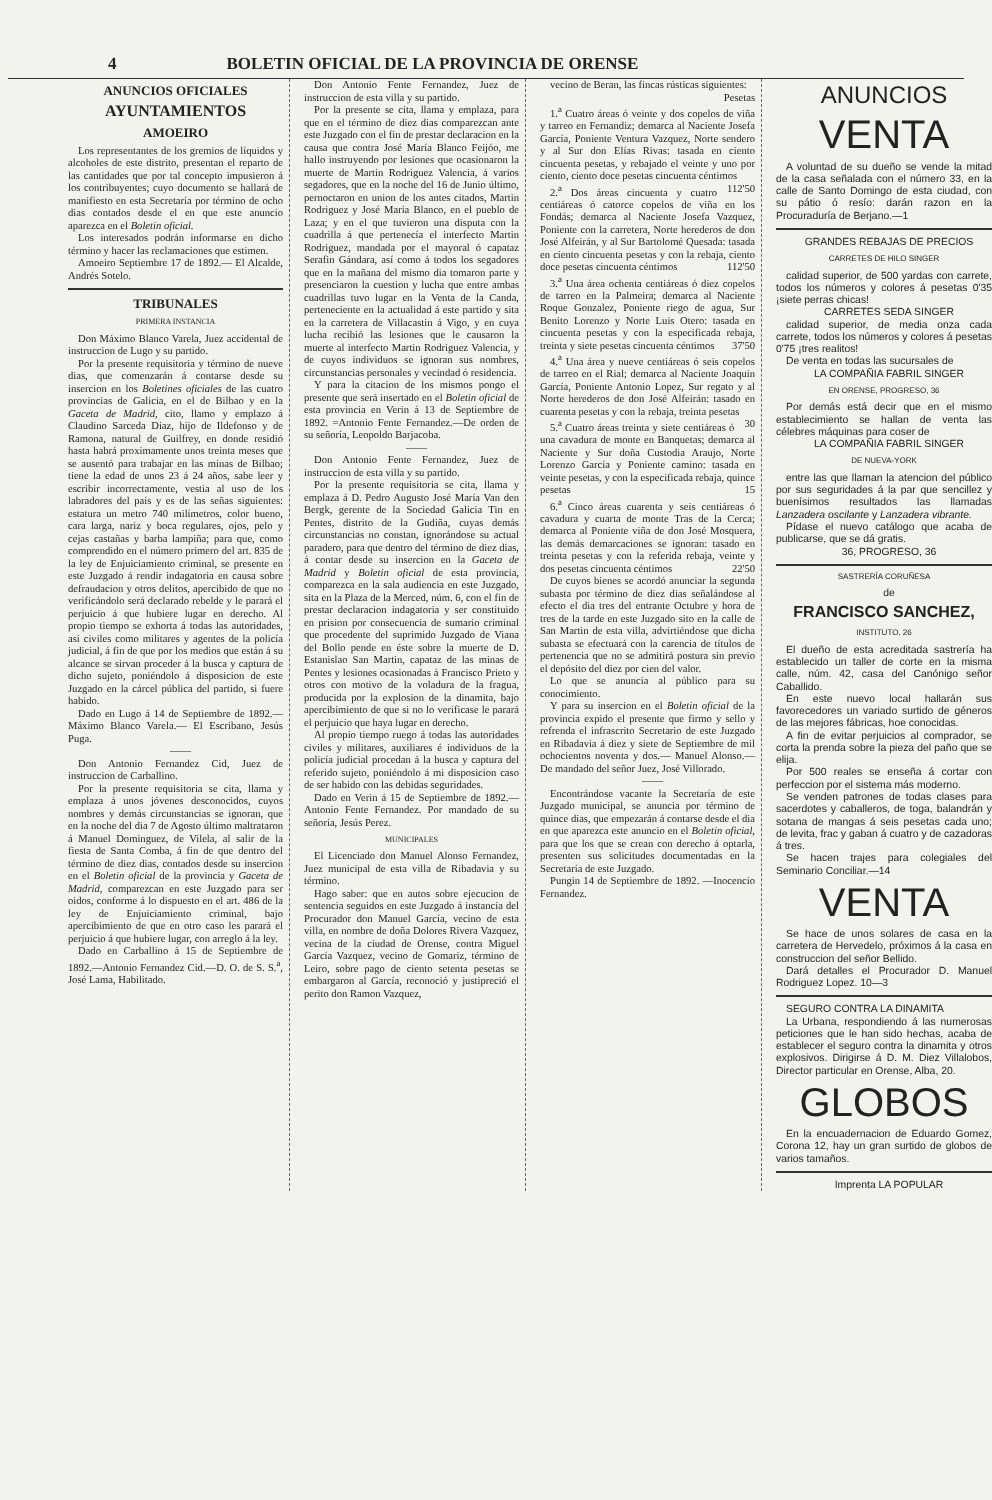4 BOLETIN OFICIAL DE LA PROVINCIA DE ORENSE
ANUNCIOS OFICIALES
AYUNTAMIENTOS
AMOEIRO
Los representantes de los gremios de líquidos y alcoholes de este distrito, presentan el reparto de las cantidades que por tal concepto impusieron á los contribuyentes; cuyo documento se hallará de manifiesto en esta Secretaría por término de ocho dias contados desde el en que este anuncio aparezca en el Boletin oficial.
Los interesados podrán informarse en dicho término y hacer las reclamaciones que estimen.
Amoeiro Septiembre 17 de 1892.— El Alcalde, Andrés Sotelo.
TRIBUNALES
PRIMERA INSTANCIA
Don Máximo Blanco Varela, Juez accidental de instruccion de Lugo y su partido.
Por la presente requisitoria y término de nueve dias, que comenzarán á contarse desde su insercion en los Boletines oficiales de las cuatro provincias de Galicia, en el de Bilbao y en la Gaceta de Madrid, cito, llamo y emplazo á Claudino Sarceda Diaz, hijo de Ildefonso y de Ramona, natural de Guilfrey, en donde residió hasta habrá proximamente unos treinta meses que se ausentó para trabajar en las minas de Bilbao; tiene la edad de unos 23 á 24 años, sabe leer y escribir incorrectamente, vestia al uso de los labradores del país y es de las señas siguientes: estatura un metro 740 milímetros, color bueno, cara larga, nariz y boca regulares, ojos, pelo y cejas castañas y barba lampiña; para que, como comprendido en el número primero del art. 835 de la ley de Enjuiciamiento criminal, se presente en este Juzgado á rendir indagatoria en causa sobre defraudacion y otros delitos, apercibido de que no verificándolo será declarado rebelde y le parará el perjuicio á que hubiere lugar en derecho. Al propio tiempo se exhorta á todas las autoridades, así civiles como militares y agentes de la policía judicial, á fin de que por los medios que están á su alcance se sirvan proceder á la busca y captura de dicho sujeto, poniéndolo á disposicion de este Juzgado en la cárcel pública del partido, si fuere habido.
Dado en Lugo á 14 de Septiembre de 1892.—Máximo Blanco Varela.— El Escribano, Jesús Puga.
——
Don Antonio Fernandez Cid, Juez de instruccion de Carballino.
Por la presente requisitoria se cita, llama y emplaza á unos jóvenes desconocidos, cuyos nombres y demás circunstancias se ignoran, que en la noche del dia 7 de Agosto último maltrataron á Manuel Dominguez, de Vilela, al salir de la fiesta de Santa Comba, á fin de que dentro del término de diez dias, contados desde su insercion en el Boletin oficial de la provincia y Gaceta de Madrid, comparezcan en este Juzgado para ser oidos, conforme á lo dispuesto en el art. 486 de la ley de Enjuiciamiento criminal, bajo apercibimiento de que en otro caso les parará el perjuicio á que hubiere lugar, con arreglo á la ley.
Dado en Carballino á 15 de Septiembre de 1892.—Antonio Fernandez Cid.—D. O. de S. S.<sup>a</sup>, José Lama, Habilitado.
Don Antonio Fente Fernandez, Juez de instruccion de esta villa y su partido.
Por la presente se cita, llama y emplaza, para que en el término de diez dias comparezcan ante este Juzgado con el fin de prestar declaracion en la causa que contra José María Blanco Feijóo, me hallo instruyendo por lesiones que ocasionaron la muerte de Martin Rodriguez Valencia, á varios segadores, que en la noche del 16 de Junio último, pernoctaron en union de los antes citados, Martin Rodriguez y José María Blanco, en el pueblo de Laza; y en el que tuvieron una disputa con la cuadrilla á que pertenecía el interfecto Martin Rodriguez, mandada por el mayoral ó capataz Serafin Gándara, así como á todos los segadores que en la mañana del mismo dia tomaron parte y presenciaron la cuestion y lucha que entre ambas cuadrillas tuvo lugar en la Venta de la Canda, perteneciente en la actualidad á este partido y sita en la carretera de Villacastin á Vigo, y en cuya lucha recibió las lesiones que le causaron la muerte al interfecto Martin Rodriguez Valencia, y de cuyos individuos se ignoran sus nombres, circunstancias personales y vecindad ó residencia.
Y para la citacion de los mismos pongo el presente que será insertado en el Boletin oficial de esta provincia en Verin á 13 de Septiembre de 1892. =Antonio Fente Fernandez.—De orden de su señoría, Leopoldo Barjacoba.
——
Don Antonio Fente Fernandez, Juez de instruccion de esta villa y su partido.
Por la presente requisitoria se cita, llama y emplaza á D. Pedro Augusto José María Van den Bergk, gerente de la Sociedad Galicia Tin en Pentes, distrito de la Gudiña, cuyas demás circunstancias no constan, ignorándose su actual paradero, para que dentro del término de diez dias, á contar desde su insercion en la Gaceta de Madrid y Boletin oficial de esta provincia, comparezca en la sala audiencia en este Juzgado, sita en la Plaza de la Merced, núm. 6, con el fin de prestar declaracion indagatoria y ser constituido en prision por consecuencia de sumario criminal que procedente del suprimido Juzgado de Viana del Bollo pende en éste sobre la muerte de D. Estanislao San Martin, capataz de las minas de Pentes y lesiones ocasionadas á Francisco Prieto y otros con motivo de la voladura de la fragua, producida por la explosion de la dinamita, bajo apercibimiento de que si no lo verificase le parará el perjuicio que haya lugar en derecho.
Al propio tiempo ruego á todas las autoridades civiles y militares, auxiliares é individuos de la policía judicial procedan á la busca y captura del referido sujeto, poniéndolo á mi disposicion caso de ser habido con las debidas seguridades.
Dado en Verin á 15 de Septiembre de 1892.—Antonio Fente Fernandez. Por mandado de su señoría, Jesús Perez.
MUNICIPALES
El Licenciado don Manuel Alonso Fernandez, Juez municipal de esta villa de Ribadavia y su término.
Hago saber: que en autos sobre ejecucion de sentencia seguidos en este Juzgado á instancia del Procurador don Manuel García, vecino de esta villa, en nombre de doña Dolores Rivera Vazquez, vecina de la ciudad de Orense, contra Miguel García Vazquez, vecino de Gomariz, término de Leiro, sobre pago de ciento setenta pesetas se embargaron al García, reconoció y justipreció el perito don Ramon Vazquez,
vecino de Beran, las fincas rústicas siguientes:
Pesetas
1.<sup>a</sup> Cuatro áreas ó veinte y dos copelos de viña y tarreo en Fernandiz; demarca al Naciente Josefa García, Poniente Ventura Vazquez, Norte sendero y al Sur don Elías Rivas: tasada en ciento cincuenta pesetas, y rebajado el veinte y uno por ciento, ciento doce pesetas cincuenta céntimos 112'50
2.<sup>a</sup> Dos áreas cincuenta y cuatro centiáreas ó catorce copelos de viña en los Fondás; demarca al Naciente Josefa Vazquez, Poniente con la carretera, Norte herederos de don José Alfeirán, y al Sur Bartolomé Quesada: tasada en ciento cincuenta pesetas y con la rebaja, ciento doce pesetas cincuenta céntimos 112'50
3.<sup>a</sup> Una área ochenta centiáreas ó diez copelos de tarreo en la Palmeira; demarca al Naciente Roque Gonzalez, Poniente riego de agua, Sur Benito Lorenzo y Norte Luis Otero: tasada en cincuenta pesetas y con la especificada rebaja, treinta y siete pesetas cincuenta céntimos 37'50
4.<sup>a</sup> Una área y nueve centiáreas ó seis copelos de tarreo en el Rial; demarca al Naciente Joaquin García, Poniente Antonio Lopez, Sur regato y al Norte herederos de don José Alfeirán: tasado en cuarenta pesetas y con la rebaja, treinta pesetas 30
5.<sup>a</sup> Cuatro áreas treinta y siete centiáreas ó una cavadura de monte en Banquetas; demarca al Naciente y Sur doña Custodia Araujo, Norte Lorenzo García y Poniente camino: tasada en veinte pesetas, y con la especificada rebaja, quince pesetas 15
6.<sup>a</sup> Cinco áreas cuarenta y seis centiáreas ó cavadura y cuarta de monte Tras de la Cerca; demarca al Poniente viña de don José Mosquera, las demás demarcaciones se ignoran: tasado en treinta pesetas y con la referida rebaja, veinte y dos pesetas cincuenta céntimos 22'50
De cuyos bienes se acordó anunciar la segunda subasta por término de diez dias señalándose al efecto el dia tres del entrante Octubre y hora de tres de la tarde en este Juzgado sito en la calle de San Martin de esta villa, advirtiéndose que dicha subasta se efectuará con la carencia de títulos de pertenencia que no se admitirá postura sin previo el depósito del diez por cien del valor.
Lo que se anuncia al público para su conocimiento.
Y para su insercion en el Boletin oficial de la provincia expido el presente que firmo y sello y refrenda el infrascrito Secretario de este Juzgado en Ribadavia á diez y siete de Septiembre de mil ochocientos noventa y dos.— Manuel Alonso.—De mandado del señor Juez, José Villorado.
——
Encontrándose vacante la Secretaría de este Juzgado municipal, se anuncia por término de quince dias, que empezarán á contarse desde el dia en que aparezca este anuncio en el Boletin oficial, para que los que se crean con derecho á optarla, presenten sus solicitudes documentadas en la Secretaría de este Juzgado.
Pungin 14 de Septiembre de 1892. —Inocencio Fernandez.
ANUNCIOS
VENTA
A voluntad de su dueño se vende la mitad de la casa señalada con el número 33, en la calle de Santo Domingo de esta ciudad, con su pátio ó resío: darán razon en la Procuraduría de Berjano.—1
GRANDES REBAJAS DE PRECIOS
CARRETES DE HILO SINGER
calidad superior, de 500 yardas con carrete, todos los números y colores á pesetas 0'35 ¡siete perras chicas!
CARRETES SEDA SINGER
calidad superior, de media onza cada carrete, todos los números y colores á pesetas 0'75 ¡tres realitos!
De venta en todas las sucursales de
LA COMPAÑIA FABRIL SINGER
EN ORENSE, PROGRESO, 36
Por demás está decir que en el mismo establecimiento se hallan de venta las célebres máquinas para coser de
LA COMPAÑIA FABRIL SINGER
DE NUEVA-YORK
entre las que llaman la atencion del público por sus seguridades á la par que sencillez y buenísimos resultados las llamadas Lanzadera oscilante y Lanzadera vibrante.
Pídase el nuevo catálogo que acaba de publicarse, que se dá gratis.
36, PROGRESO, 36
SASTRERÍA CORUÑESA
de
FRANCISCO SANCHEZ,
INSTITUTO, 26
El dueño de esta acreditada sastrería ha establecido un taller de corte en la misma calle, núm. 42, casa del Canónigo señor Caballido.
En este nuevo local hallarán sus favorecedores un variado surtido de géneros de las mejores fábricas, hoe conocidas.
A fin de evitar perjuicios al comprador, se corta la prenda sobre la pieza del paño que se elija.
Por 500 reales se enseña á cortar con perfeccion por el sistema más moderno.
Se venden patrones de todas clases para sacerdotes y caballeros, de toga, balandrán y sotana de mangas á seis pesetas cada uno; de levita, frac y gaban á cuatro y de cazadoras á tres.
Se hacen trajes para colegiales del Seminario Conciliar.—14
VENTA
Se hace de unos solares de casa en la carretera de Hervedelo, próximos á la casa en construccion del señor Bellido.
Dará detalles el Procurador D. Manuel Rodriguez Lopez. 10—3
SEGURO CONTRA LA DINAMITA
La Urbana, respondiendo á las numerosas peticiones que le han sido hechas, acaba de establecer el seguro contra la dinamita y otros explosivos. Dirigirse á D. M. Diez Villalobos, Director particular en Orense, Alba, 20.
GLOBOS
En la encuadernacion de Eduardo Gomez, Corona 12, hay un gran surtido de globos de varios tamaños.
Imprenta LA POPULAR